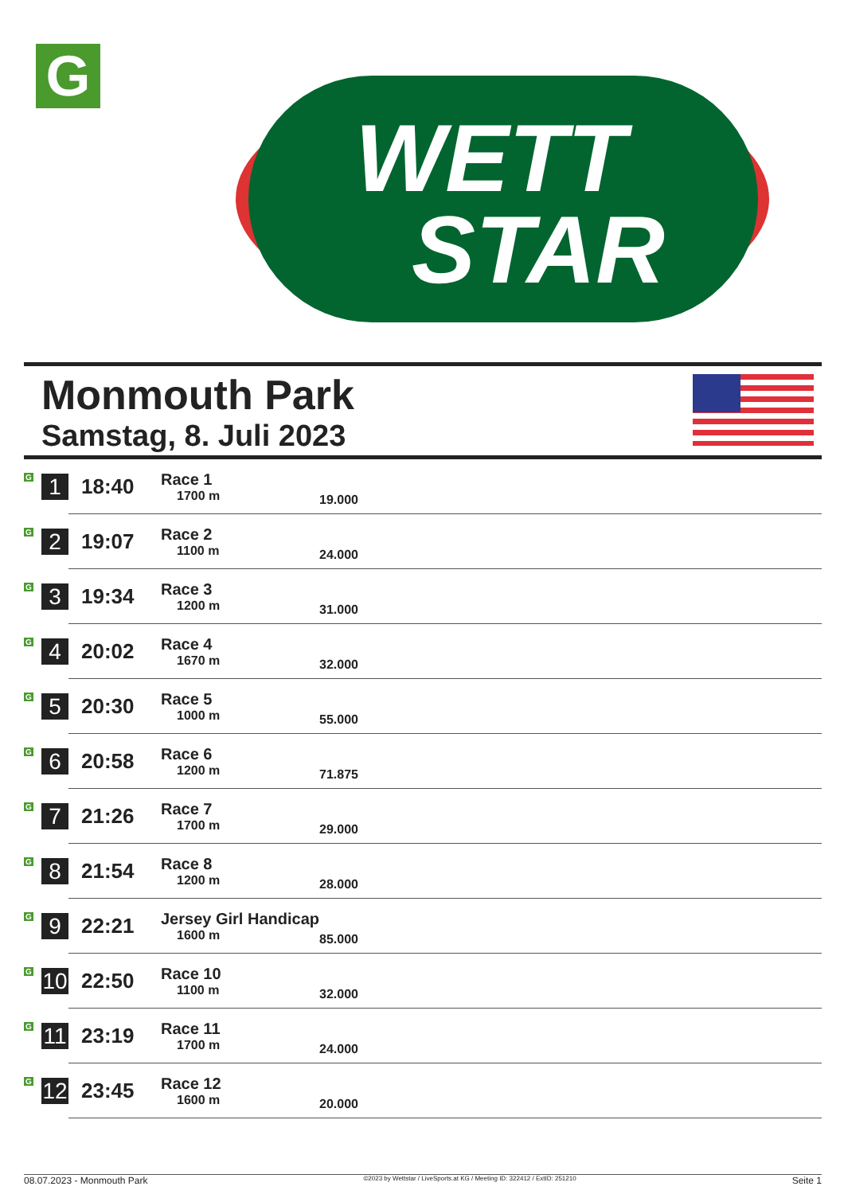G
WETT
STAR
Monmouth Park
Samstag, 8. Juli 2023
| G | 1 | 18:40 | Race 1 1700 m | 19.000 |
| G | 2 | 19:07 | Race 2 1100 m | 24.000 |
| G | 3 | 19:34 | Race 3 1200 m | 31.000 |
| G | 4 | 20:02 | Race 4 1670 m | 32.000 |
| G | 5 | 20:30 | Race 5 1000 m | 55.000 |
| G | 6 | 20:58 | Race 6 1200 m | 71.875 |
| G | 7 | 21:26 | Race 7 1700 m | 29.000 |
| G | 8 | 21:54 | Race 8 1200 m | 28.000 |
| G | 9 | 22:21 | Jersey Girl Handicap 1600 m | 85.000 |
| G | 10 | 22:50 | Race 10 1100 m | 32.000 |
| G | 11 | 23:19 | Race 11 1700 m | 24.000 |
| G | 12 | 23:45 | Race 12 1600 m | 20.000 |
08.07.2023 - Monmouth Park ©2023 by Wettstar / LiveSports.at KG / Meeting ID: 322412 / ExtID: 251210 Seite 1